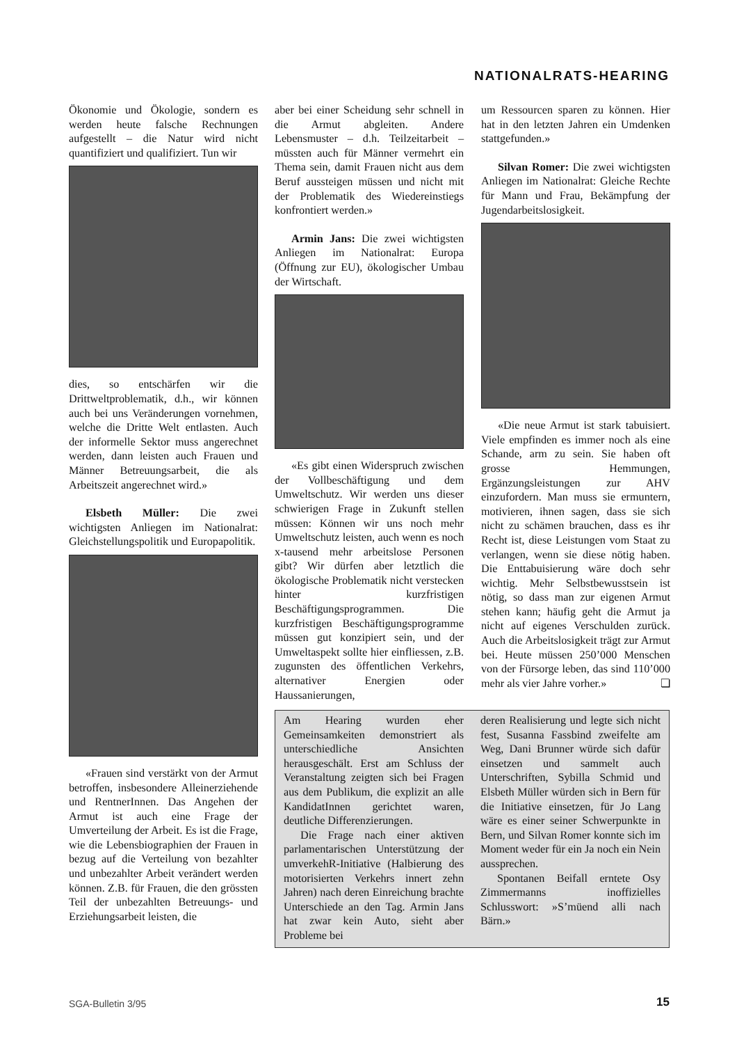NATIONALRATS-HEARING
Ökonomie und Ökologie, sondern es werden heute falsche Rechnungen aufgestellt – die Natur wird nicht quantifiziert und qualifiziert. Tun wir
dies, so entschärfen wir die Drittweltproblematik, d.h., wir können auch bei uns Veränderungen vornehmen, welche die Dritte Welt entlasten. Auch der informelle Sektor muss angerechnet werden, dann leisten auch Frauen und Männer Betreuungsarbeit, die als Arbeitszeit angerechnet wird.»
Elsbeth Müller: Die zwei wichtigsten Anliegen im Nationalrat: Gleichstellungspolitik und Europapolitik.
«Frauen sind verstärkt von der Armut betroffen, insbesondere Alleinerziehende und RentnerInnen. Das Angehen der Armut ist auch eine Frage der Umverteilung der Arbeit. Es ist die Frage, wie die Lebensbiographien der Frauen in bezug auf die Verteilung von bezahlter und unbezahlter Arbeit verändert werden können. Z.B. für Frauen, die den grössten Teil der unbezahlten Betreuungs- und Erziehungsarbeit leisten, die
aber bei einer Scheidung sehr schnell in die Armut abgleiten. Andere Lebensmuster – d.h. Teilzeitarbeit – müssten auch für Männer vermehrt ein Thema sein, damit Frauen nicht aus dem Beruf aussteigen müssen und nicht mit der Problematik des Wiedereinstiegs konfrontiert werden.»
Armin Jans: Die zwei wichtigsten Anliegen im Nationalrat: Europa (Öffnung zur EU), ökologischer Umbau der Wirtschaft.
«Es gibt einen Widerspruch zwischen der Vollbeschäftigung und dem Umweltschutz. Wir werden uns dieser schwierigen Frage in Zukunft stellen müssen: Können wir uns noch mehr Umweltschutz leisten, auch wenn es noch x-tausend mehr arbeitslose Personen gibt? Wir dürfen aber letztlich die ökologische Problematik nicht verstecken hinter kurzfristigen Beschäftigungsprogrammen. Die kurzfristigen Beschäftigungsprogramme müssen gut konzipiert sein, und der Umweltaspekt sollte hier einfliessen, z.B. zugunsten des öffentlichen Verkehrs, alternativer Energien oder Haussanierungen,
um Ressourcen sparen zu können. Hier hat in den letzten Jahren ein Umdenken stattgefunden.»
Silvan Romer: Die zwei wichtigsten Anliegen im Nationalrat: Gleiche Rechte für Mann und Frau, Bekämpfung der Jugendarbeitslosigkeit.
«Die neue Armut ist stark tabuisiert. Viele empfinden es immer noch als eine Schande, arm zu sein. Sie haben oft grosse Hemmungen, Ergänzungsleistungen zur AHV einzufordern. Man muss sie ermuntern, motivieren, ihnen sagen, dass sie sich nicht zu schämen brauchen, dass es ihr Recht ist, diese Leistungen vom Staat zu verlangen, wenn sie diese nötig haben. Die Enttabuisierung wäre doch sehr wichtig. Mehr Selbstbewusstsein ist nötig, so dass man zur eigenen Armut stehen kann; häufig geht die Armut ja nicht auf eigenes Verschulden zurück. Auch die Arbeitslosigkeit trägt zur Armut bei. Heute müssen 250’000 Menschen von der Fürsorge leben, das sind 110’000 mehr als vier Jahre vorher.» ❏
Am Hearing wurden eher Gemeinsamkeiten demonstriert als unterschiedliche Ansichten herausgeschält. Erst am Schluss der Veranstaltung zeigten sich bei Fragen aus dem Publikum, die explizit an alle KandidatInnen gerichtet waren, deutliche Differenzierungen.
Die Frage nach einer aktiven parlamentarischen Unterstützung der umverkehR-Initiative (Halbierung des motorisierten Verkehrs innert zehn Jahren) nach deren Einreichung brachte Unterschiede an den Tag. Armin Jans hat zwar kein Auto, sieht aber Probleme bei
deren Realisierung und legte sich nicht fest, Susanna Fassbind zweifelte am Weg, Dani Brunner würde sich dafür einsetzen und sammelt auch Unterschriften, Sybilla Schmid und Elsbeth Müller würden sich in Bern für die Initiative einsetzen, für Jo Lang wäre es einer seiner Schwerpunkte in Bern, und Silvan Romer konnte sich im Moment weder für ein Ja noch ein Nein aussprechen.
Spontanen Beifall erntete Osy Zimmermanns inoffizielles Schlusswort: »S’müend alli nach Bärn.»
SGA-Bulletin 3/95 15